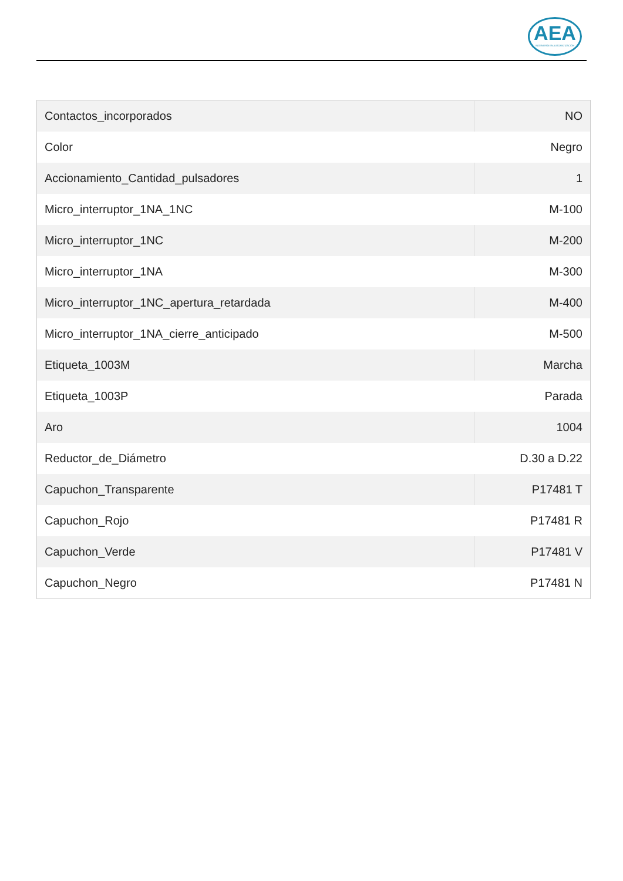AEA
INGENIERÍA EN AUTOMATIZACIÓN
| Contactos_incorporados | NO |
| Color | Negro |
| Accionamiento_Cantidad_pulsadores | 1 |
| Micro_interruptor_1NA_1NC | M-100 |
| Micro_interruptor_1NC | M-200 |
| Micro_interruptor_1NA | M-300 |
| Micro_interruptor_1NC_apertura_retardada | M-400 |
| Micro_interruptor_1NA_cierre_anticipado | M-500 |
| Etiqueta_1003M | Marcha |
| Etiqueta_1003P | Parada |
| Aro | 1004 |
| Reductor_de_Diámetro | D.30 a D.22 |
| Capuchon_Transparente | P17481 T |
| Capuchon_Rojo | P17481 R |
| Capuchon_Verde | P17481 V |
| Capuchon_Negro | P17481 N |